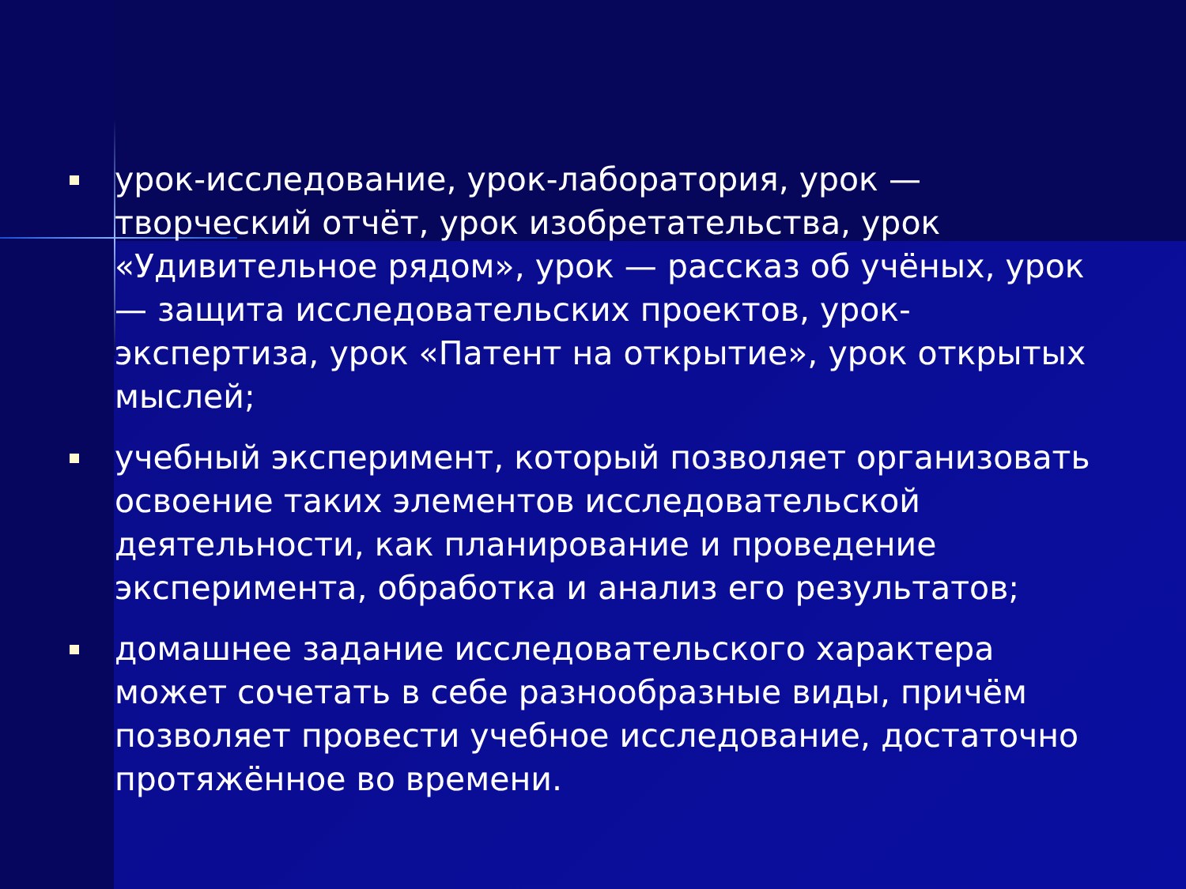урок-исследование, урок-лаборатория, урок — творческий отчёт, урок изобретательства, урок «Удивительное рядом», урок — рассказ об учёных, урок — защита исследовательских проектов, урок-экспертиза, урок «Патент на открытие», урок открытых мыслей;
учебный эксперимент, который позволяет организовать освоение таких элементов исследовательской деятельности, как планирование и проведение эксперимента, обработка и анализ его результатов;
домашнее задание исследовательского характера может сочетать в себе разнообразные виды, причём позволяет провести учебное исследование, достаточно протяжённое во времени.